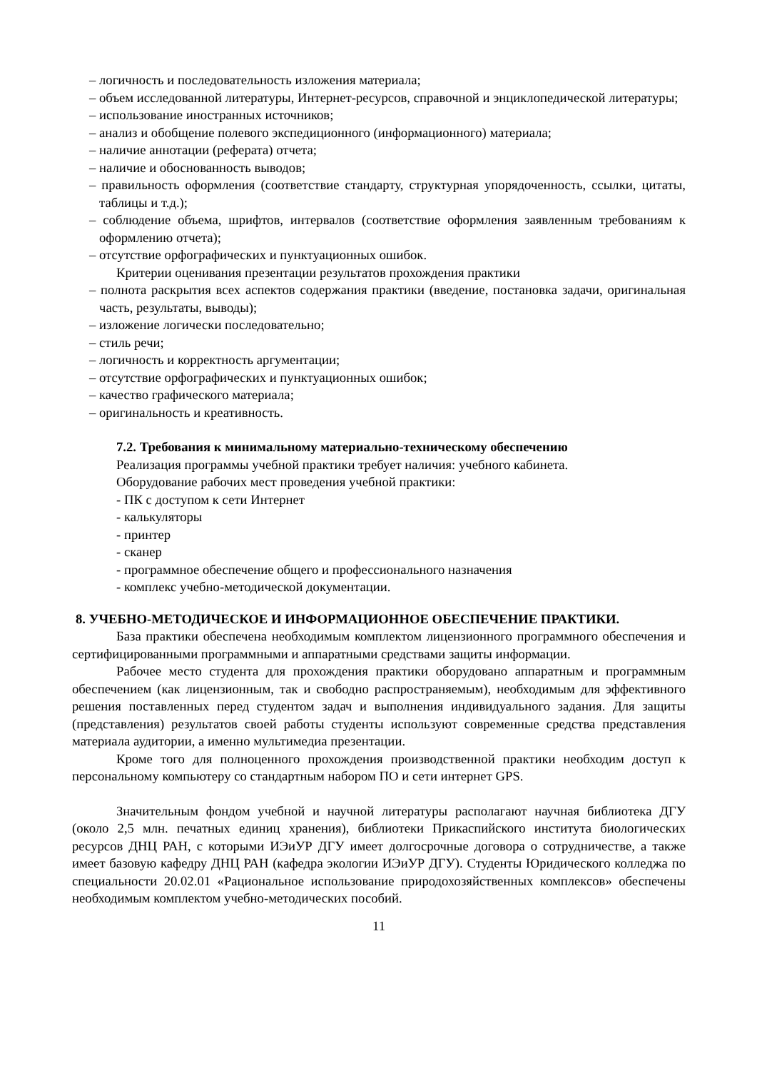– логичность и последовательность изложения материала;
– объем исследованной литературы, Интернет-ресурсов, справочной и энциклопедической литературы;
– использование иностранных источников;
– анализ и обобщение полевого экспедиционного (информационного) материала;
– наличие аннотации (реферата) отчета;
– наличие и обоснованность выводов;
– правильность оформления (соответствие стандарту, структурная упорядоченность, ссылки, цитаты, таблицы и т.д.);
– соблюдение объема, шрифтов, интервалов (соответствие оформления заявленным требованиям к оформлению отчета);
– отсутствие орфографических и пунктуационных ошибок.
Критерии оценивания презентации результатов прохождения практики
– полнота раскрытия всех аспектов содержания практики (введение, постановка задачи, оригинальная часть, результаты, выводы);
– изложение логически последовательно;
– стиль речи;
– логичность и корректность аргументации;
– отсутствие орфографических и пунктуационных ошибок;
– качество графического материала;
– оригинальность и креативность.
7.2. Требования к минимальному материально-техническому обеспечению
Реализация программы учебной практики требует наличия: учебного кабинета.
Оборудование рабочих мест проведения учебной практики:
- ПК с доступом к сети Интернет
- калькуляторы
- принтер
- сканер
- программное обеспечение общего и профессионального назначения
- комплекс учебно-методической документации.
8. УЧЕБНО-МЕТОДИЧЕСКОЕ И ИНФОРМАЦИОННОЕ ОБЕСПЕЧЕНИЕ ПРАКТИКИ.
База практики обеспечена необходимым комплектом лицензионного программного обеспечения и сертифицированными программными и аппаратными средствами защиты информации.
Рабочее место студента для прохождения практики оборудовано аппаратным и программным обеспечением (как лицензионным, так и свободно распространяемым), необходимым для эффективного решения поставленных перед студентом задач и выполнения индивидуального задания. Для защиты (представления) результатов своей работы студенты используют современные средства представления материала аудитории, а именно мультимедиа презентации.
Кроме того для полноценного прохождения производственной практики необходим доступ к персональному компьютеру со стандартным набором ПО и сети интернет GPS.
Значительным фондом учебной и научной литературы располагают научная библиотека ДГУ (около 2,5 млн. печатных единиц хранения), библиотеки Прикаспийского института биологических ресурсов ДНЦ РАН, с которыми ИЭиУР ДГУ имеет долгосрочные договора о сотрудничестве, а также имеет базовую кафедру ДНЦ РАН (кафедра экологии ИЭиУР ДГУ). Студенты Юридического колледжа по специальности 20.02.01 «Рациональное использование природохозяйственных комплексов» обеспечены необходимым комплектом учебно-методических пособий.
11